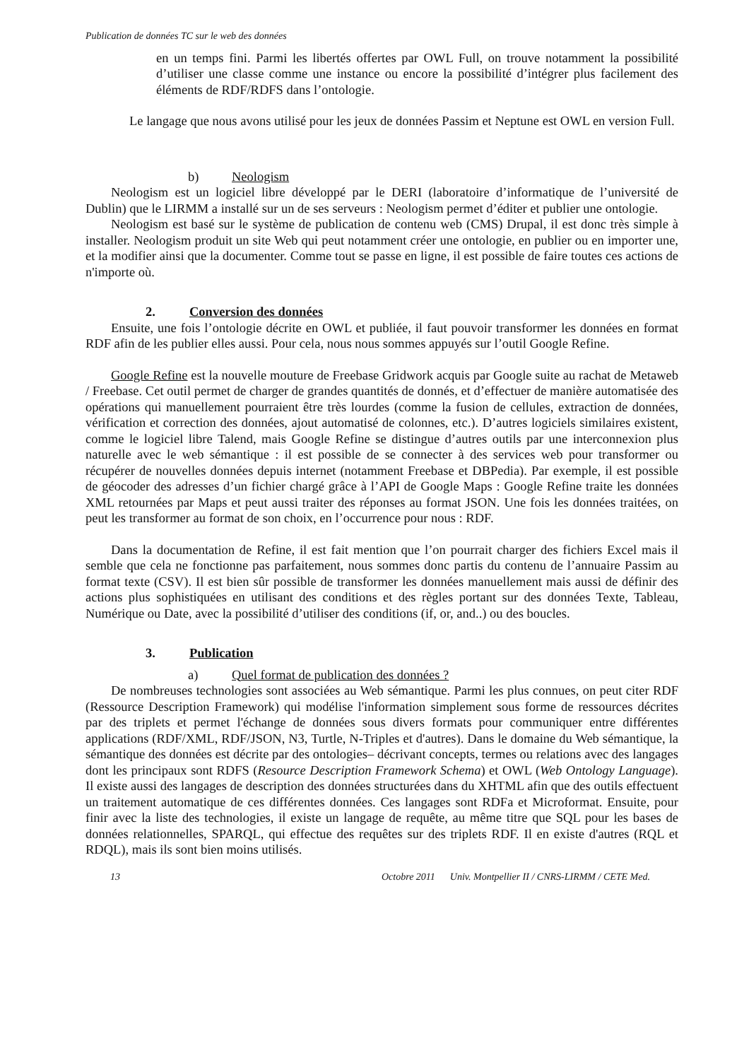Publication de données TC sur le web des données
en un temps fini. Parmi les libertés offertes par OWL Full, on trouve notamment la possibilité d’utiliser une classe comme une instance ou encore la possibilité d’intégrer plus facilement des éléments de RDF/RDFS dans l’ontologie.
Le langage que nous avons utilisé pour les jeux de données Passim et Neptune est OWL en version Full.
b) Neologism
Neologism est un logiciel libre développé par le DERI (laboratoire d’informatique de l’université de Dublin) que le LIRMM a installé sur un de ses serveurs : Neologism permet d’éditer et publier une ontologie.
Neologism est basé sur le système de publication de contenu web (CMS) Drupal, il est donc très simple à installer. Neologism produit un site Web qui peut notamment créer une ontologie, en publier ou en importer une, et la modifier ainsi que la documenter. Comme tout se passe en ligne, il est possible de faire toutes ces actions de n'importe où.
2. Conversion des données
Ensuite, une fois l’ontologie décrite en OWL et publiée, il faut pouvoir transformer les données en format RDF afin de les publier elles aussi. Pour cela, nous nous sommes appuyés sur l’outil Google Refine.
Google Refine est la nouvelle mouture de Freebase Gridwork acquis par Google suite au rachat de Metaweb / Freebase. Cet outil permet de charger de grandes quantités de donnés, et d’effectuer de manière automatisée des opérations qui manuellement pourraient être très lourdes (comme la fusion de cellules, extraction de données, vérification et correction des données, ajout automatisé de colonnes, etc.). D’autres logiciels similaires existent, comme le logiciel libre Talend, mais Google Refine se distingue d’autres outils par une interconnexion plus naturelle avec le web sémantique : il est possible de se connecter à des services web pour transformer ou récupérer de nouvelles données depuis internet (notamment Freebase et DBPedia). Par exemple, il est possible de géocoder des adresses d’un fichier chargé grâce à l’API de Google Maps : Google Refine traite les données XML retournées par Maps et peut aussi traiter des réponses au format JSON. Une fois les données traitées, on peut les transformer au format de son choix, en l’occurrence pour nous : RDF.
Dans la documentation de Refine, il est fait mention que l’on pourrait charger des fichiers Excel mais il semble que cela ne fonctionne pas parfaitement, nous sommes donc partis du contenu de l’annuaire Passim au format texte (CSV). Il est bien sûr possible de transformer les données manuellement mais aussi de définir des actions plus sophistiquées en utilisant des conditions et des règles portant sur des données Texte, Tableau, Numérique ou Date, avec la possibilité d’utiliser des conditions (if, or, and..) ou des boucles.
3. Publication
a) Quel format de publication des données ?
De nombreuses technologies sont associées au Web sémantique. Parmi les plus connues, on peut citer RDF (Ressource Description Framework) qui modélise l'information simplement sous forme de ressources décrites par des triplets et permet l'échange de données sous divers formats pour communiquer entre différentes applications (RDF/XML, RDF/JSON, N3, Turtle, N-Triples et d'autres). Dans le domaine du Web sémantique, la sémantique des données est décrite par des ontologies– décrivant concepts, termes ou relations avec des langages dont les principaux sont RDFS (Resource Description Framework Schema) et OWL (Web Ontology Language). Il existe aussi des langages de description des données structurées dans du XHTML afin que des outils effectuent un traitement automatique de ces différentes données. Ces langages sont RDFa et Microformat. Ensuite, pour finir avec la liste des technologies, il existe un langage de requête, au même titre que SQL pour les bases de données relationnelles, SPARQL, qui effectue des requêtes sur des triplets RDF. Il en existe d'autres (RQL et RDQL), mais ils sont bien moins utilisés.
13 Octobre 2011 Univ. Montpellier II / CNRS-LIRMM / CETE Med.